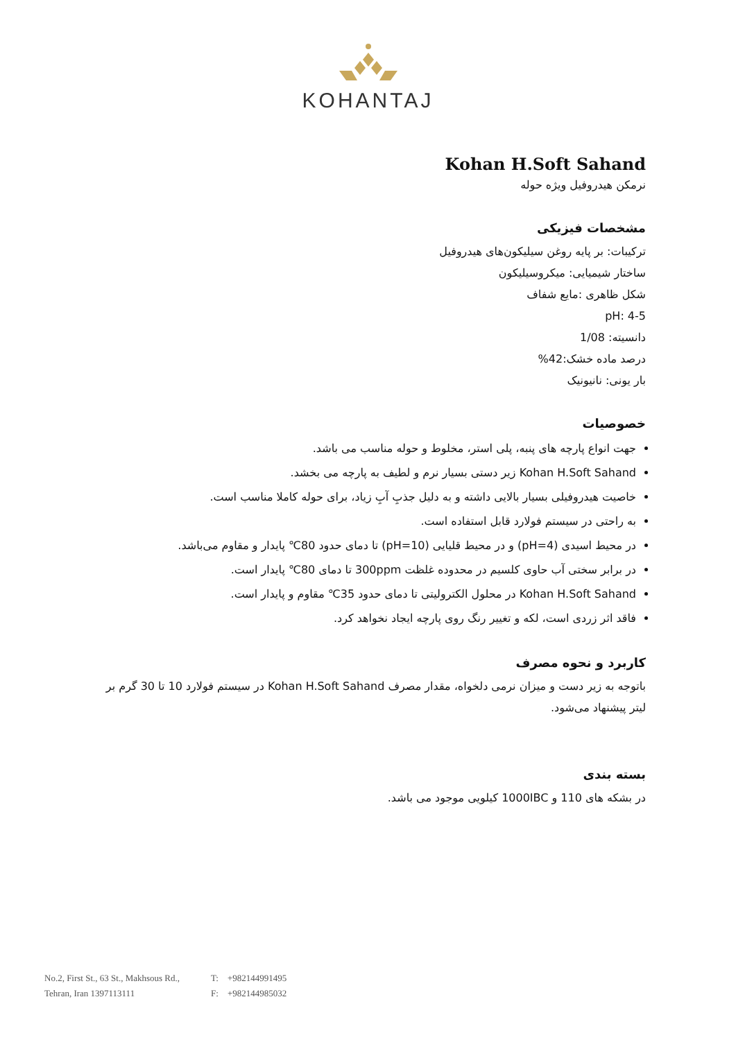KOHANTAJ
Kohan H.Soft Sahand
نرمکن هیدروفیل ویژه حوله
مشخصات فیزیکی
ترکیبات: بر پایه روغن سیلیکون‌های هیدروفیل
ساختار شیمیایی: میکروسیلیکون
شکل ظاهری :مایع شفاف
pH: 4-5
دانسیته: 1/08
درصد ماده خشک:42%
بار یونی: نانیونیک
خصوصیات
جهت انواع پارچه های پنبه، پلی استر، مخلوط و حوله مناسب می باشد.
Kohan H.Soft Sahand زیر دستی بسیار نرم و لطیف به پارچه می بخشد.
خاصیت هیدروفیلی بسیار بالایی داشته و به دلیل جذبِ آبِ زیاد، برای حوله کاملا مناسب است.
به راحتی در سیستم فولارد قابل استفاده است.
در محیط اسیدی (pH=4) و در محیط قلیایی (pH=10) تا دمای حدود 80℃ پایدار و مقاوم می‌باشد.
در برابر سختی آب حاوی کلسیم در محدوده غلظت 300ppm تا دمای 80℃ پایدار است.
Kohan H.Soft Sahand در محلول الکترولیتی تا دمای حدود 35℃ مقاوم و پایدار است.
فاقد اثر زردی است، لکه و تغییر رنگ روی پارچه ایجاد نخواهد کرد.
کاربرد و نحوه مصرف
باتوجه به زیر دست و میزان نرمی دلخواه، مقدار مصرف Kohan H.Soft Sahand در سیستم فولارد 10 تا 30 گرم بر لیتر پیشنهاد می‌شود.
بسته بندی
در بشکه های 110 و 1000IBC کیلویی موجود می باشد.
No.2, First St., 63 St., Makhsous Rd.,
Tehran, Iran 1397113111
T: +982144991495
F: +982144985032